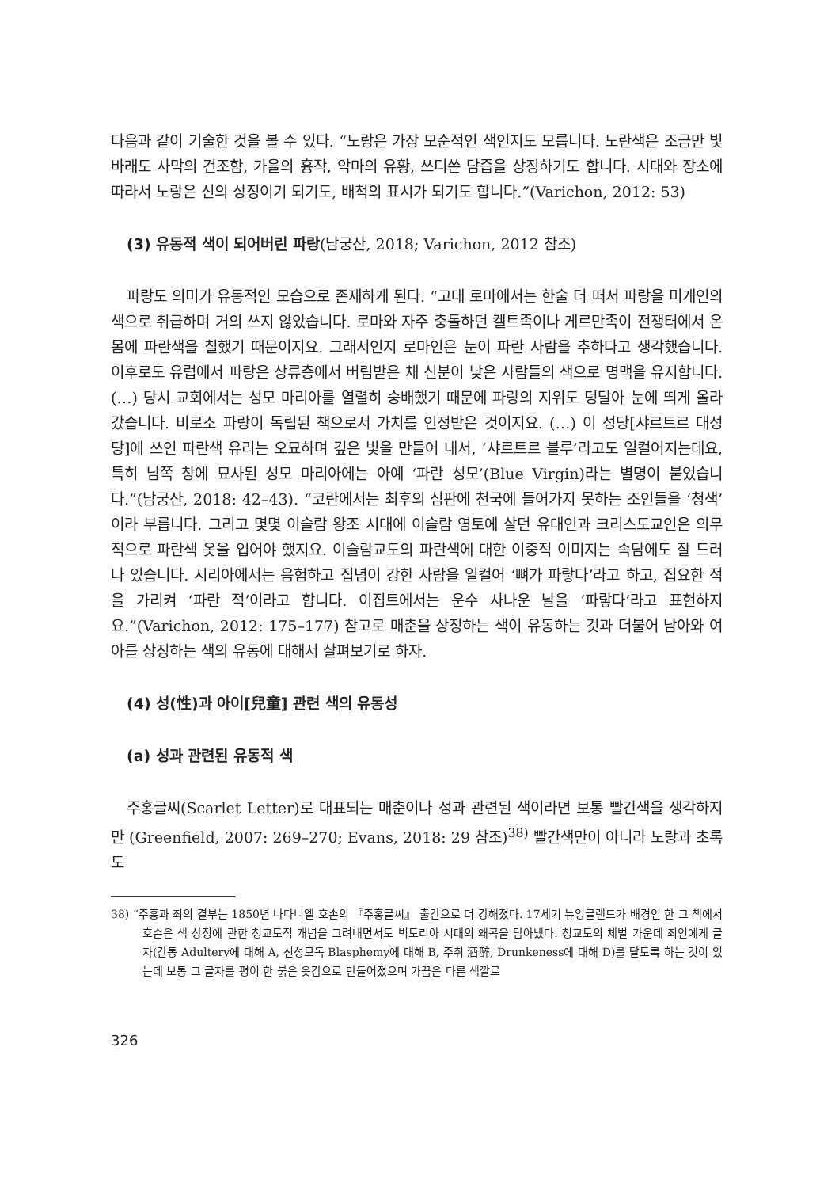다음과 같이 기술한 것을 볼 수 있다. “노랑은 가장 모순적인 색인지도 모릅니다. 노란색은 조금만 빛바래도 사막의 건조함, 가을의 흉작, 악마의 유황, 쓰디쓴 담즙을 상징하기도 합니다. 시대와 장소에 따라서 노랑은 신의 상징이기 되기도, 배척의 표시가 되기도 합니다.”(Varichon, 2012: 53)
(3) 유동적 색이 되어버린 파랑(남궁산, 2018; Varichon, 2012 참조)
파랑도 의미가 유동적인 모습으로 존재하게 된다. “고대 로마에서는 한술 더 떠서 파랑을 미개인의 색으로 취급하며 거의 쓰지 않았습니다. 로마와 자주 충돌하던 켈트족이나 게르만족이 전쟁터에서 온몸에 파란색을 칠했기 때문이지요. 그래서인지 로마인은 눈이 파란 사람을 추하다고 생각했습니다. 이후로도 유럽에서 파랑은 상류층에서 버림받은 채 신분이 낮은 사람들의 색으로 명맥을 유지합니다. (…) 당시 교회에서는 성모 마리아를 열렬히 숭배했기 때문에 파랑의 지위도 덩달아 눈에 띄게 올라갔습니다. 비로소 파랑이 독립된 책으로서 가치를 인정받은 것이지요. (…) 이 성당[샤르트르 대성당]에 쓰인 파란색 유리는 오묘하며 깊은 빛을 만들어 내서, ‘샤르트르 블루’라고도 일컬어지는데요, 특히 남쪽 창에 묘사된 성모 마리아에는 아예 ‘파란 성모’(Blue Virgin)라는 별명이 붙었습니다.”(남궁산, 2018: 42–43). “코란에서는 최후의 심판에 천국에 들어가지 못하는 조인들을 ‘청색’이라 부릅니다. 그리고 몇몇 이슬람 왕조 시대에 이슬람 영토에 살던 유대인과 크리스도교인은 의무적으로 파란색 옷을 입어야 했지요. 이슬람교도의 파란색에 대한 이중적 이미지는 속담에도 잘 드러나 있습니다. 시리아에서는 음험하고 집념이 강한 사람을 일컬어 ‘뼈가 파랗다’라고 하고, 집요한 적을 가리켜 ‘파란 적’이라고 합니다. 이집트에서는 운수 사나운 날을 ‘파랗다’라고 표현하지요.”(Varichon, 2012: 175–177) 참고로 매춘을 상징하는 색이 유동하는 것과 더불어 남아와 여아를 상징하는 색의 유동에 대해서 살펴보기로 하자.
(4) 성(性)과 아이[兒童] 관련 색의 유동성
(a) 성과 관련된 유동적 색
주홍글씨(Scarlet Letter)로 대표되는 매춘이나 성과 관련된 색이라면 보통 빨간색을 생각하지만 (Greenfield, 2007: 269–270; Evans, 2018: 29 참조)<sup>38)</sup> 빨간색만이 아니라 노랑과 초록도
38) “주홍과 죄의 결부는 1850년 나다니엘 호손의 『주홍글씨』 출간으로 더 강해졌다. 17세기 뉴잉글랜드가 배경인 한 그 책에서 호손은 색 상징에 관한 청교도적 개념을 그려내면서도 빅토리아 시대의 왜곡을 담아냈다. 청교도의 체벌 가운데 죄인에게 글자(간통 Adultery에 대해 A, 신성모독 Blasphemy에 대해 B, 주취 酒醉, Drunkeness에 대해 D)를 달도록 하는 것이 있는데 보통 그 글자를 평이 한 붉은 옷감으로 만들어졌으며 가끔은 다른 색깔로
326